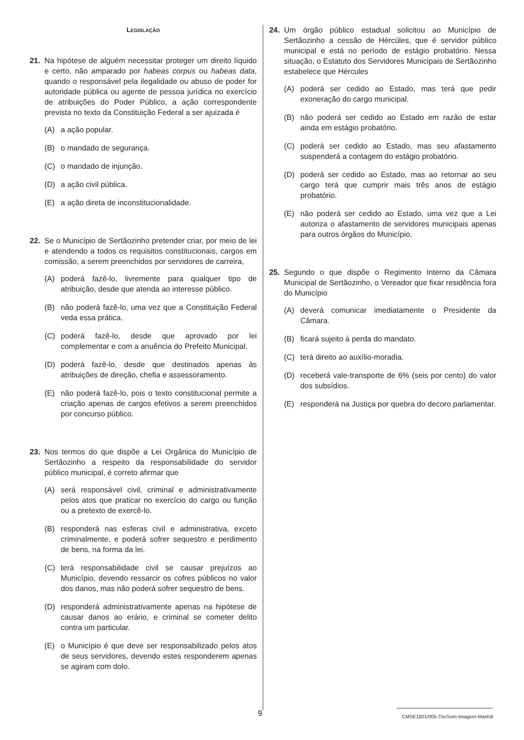LEGISLAÇÃO
21. Na hipótese de alguém necessitar proteger um direito líquido e certo, não amparado por habeas corpus ou habeas data, quando o responsável pela ilegalidade ou abuso de poder for autoridade pública ou agente de pessoa jurídica no exercício de atribuições do Poder Público, a ação correspondente prevista no texto da Constituição Federal a ser ajuizada é
(A) a ação popular.
(B) o mandado de segurança.
(C) o mandado de injunção.
(D) a ação civil pública.
(E) a ação direta de inconstitucionalidade.
22. Se o Município de Sertãozinho pretender criar, por meio de lei e atendendo a todos os requisitos constitucionais, cargos em comissão, a serem preenchidos por servidores de carreira,
(A) poderá fazê-lo, livremente para qualquer tipo de atribuição, desde que atenda ao interesse público.
(B) não poderá fazê-lo, uma vez que a Constituição Federal veda essa prática.
(C) poderá fazê-lo, desde que aprovado por lei complementar e com a anuência do Prefeito Municipal.
(D) poderá fazê-lo, desde que destinados apenas às atribuições de direção, chefia e assessoramento.
(E) não poderá fazê-lo, pois o texto constitucional permite a criação apenas de cargos efetivos a serem preenchidos por concurso público.
23. Nos termos do que dispõe a Lei Orgânica do Município de Sertãozinho a respeito da responsabilidade do servidor público municipal, é correto afirmar que
(A) será responsável civil, criminal e administrativamente pelos atos que praticar no exercício do cargo ou função ou a pretexto de exercê-lo.
(B) responderá nas esferas civil e administrativa, exceto criminalmente, e poderá sofrer sequestro e perdimento de bens, na forma da lei.
(C) terá responsabilidade civil se causar prejuízos ao Município, devendo ressarcir os cofres públicos no valor dos danos, mas não poderá sofrer sequestro de bens.
(D) responderá administrativamente apenas na hipótese de causar danos ao erário, e criminal se cometer delito contra um particular.
(E) o Município é que deve ser responsabilizado pelos atos de seus servidores, devendo estes responderem apenas se agiram com dolo.
24. Um órgão público estadual solicitou ao Município de Sertãozinho a cessão de Hércúles, que é servidor público municipal e está no período de estágio probatório. Nessa situação, o Estatuto dos Servidores Municipais de Sertãozinho estabelece que Hércules
(A) poderá ser cedido ao Estado, mas terá que pedir exoneração do cargo municipal.
(B) não poderá ser cedido ao Estado em razão de estar ainda em estágio probatório.
(C) poderá ser cedido ao Estado, mas seu afastamento suspenderá a contagem do estágio probatório.
(D) poderá ser cedido ao Estado, mas ao retornar ao seu cargo terá que cumprir mais três anos de estágio probatório.
(E) não poderá ser cedido ao Estado, uma vez que a Lei autoriza o afastamento de servidores municipais apenas para outros órgãos do Município.
25. Segundo o que dispõe o Regimento Interno da Câmara Municipal de Sertãozinho, o Vereador que fixar residência fora do Município
(A) deverá comunicar imediatamente o Presidente da Câmara.
(B) ficará sujeito à perda do mandato.
(C) terá direito ao auxílio-moradia.
(D) receberá vale-transporte de 6% (seis por cento) do valor dos subsídios.
(E) responderá na Justiça por quebra do decoro parlamentar.
9 CMSE1801/005-TécSom-Imagem-Manhã